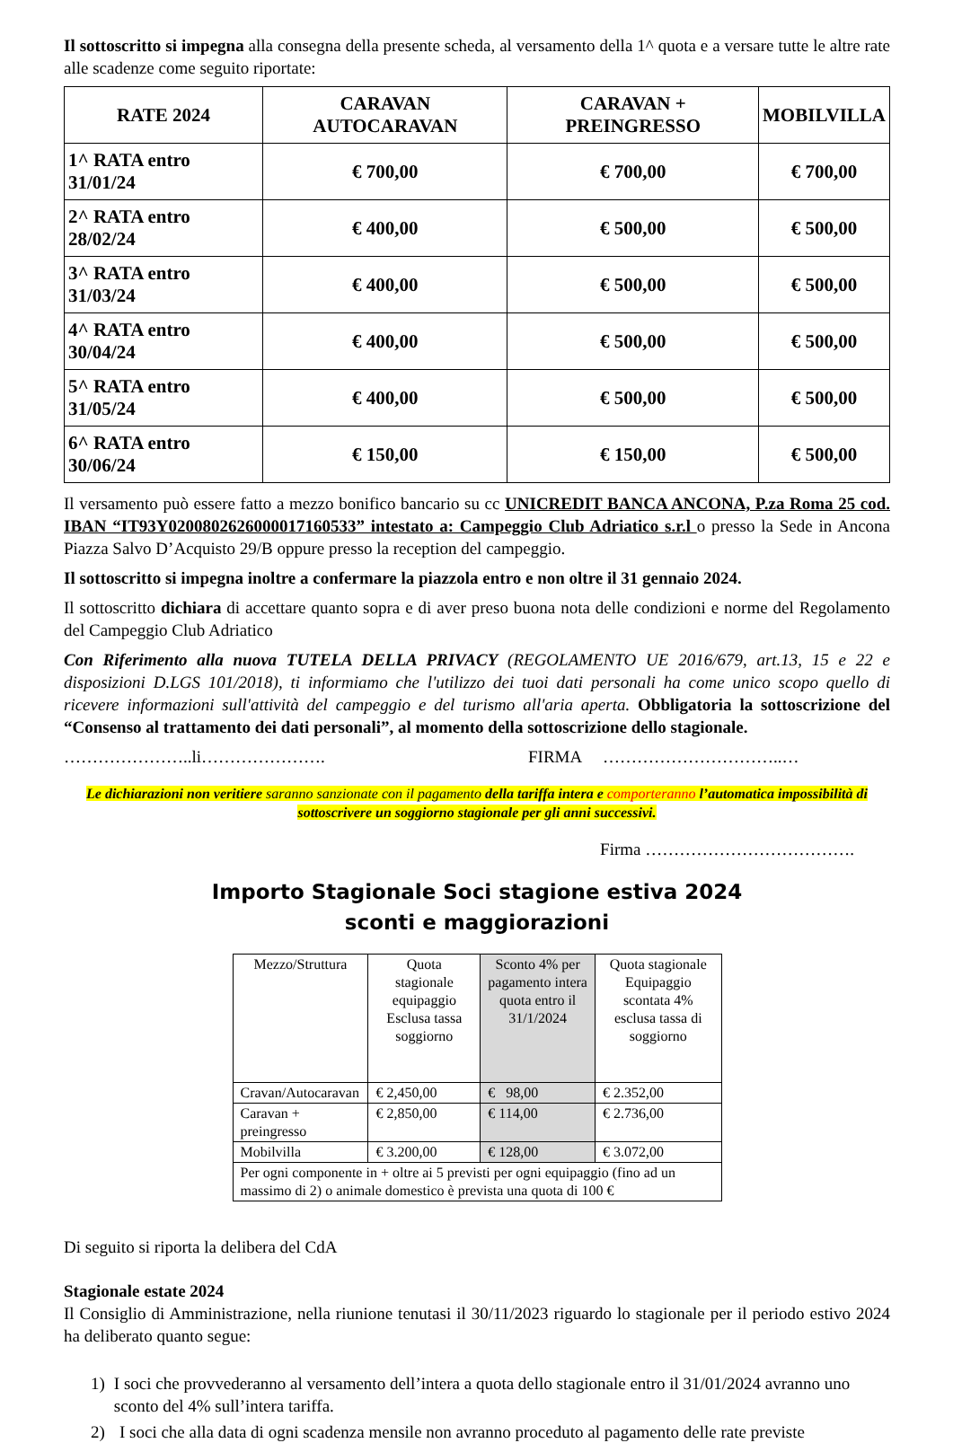Il sottoscritto si impegna alla consegna della presente scheda, al versamento della 1^ quota e a versare tutte le altre rate alle scadenze come seguito riportate:
| RATE 2024 | CARAVAN AUTOCARAVAN | CARAVAN + PREINGRESSO | MOBILVILLA |
| --- | --- | --- | --- |
| 1^ RATA entro 31/01/24 | € 700,00 | € 700,00 | € 700,00 |
| 2^ RATA entro 28/02/24 | € 400,00 | € 500,00 | € 500,00 |
| 3^ RATA entro 31/03/24 | € 400,00 | € 500,00 | € 500,00 |
| 4^ RATA entro 30/04/24 | € 400,00 | € 500,00 | € 500,00 |
| 5^ RATA entro 31/05/24 | € 400,00 | € 500,00 | € 500,00 |
| 6^ RATA entro 30/06/24 | € 150,00 | € 150,00 | € 500,00 |
Il versamento può essere fatto a mezzo bonifico bancario su cc UNICREDIT BANCA ANCONA, P.za Roma 25 cod. IBAN “IT93Y0200802626000017160533” intestato a: Campeggio Club Adriatico s.r.l o presso la Sede in Ancona Piazza Salvo D’Acquisto 29/B oppure presso la reception del campeggio.
Il sottoscritto si impegna inoltre a confermare la piazzola entro e non oltre il 31 gennaio 2024.
Il sottoscritto dichiara di accettare quanto sopra e di aver preso buona nota delle condizioni e norme del Regolamento del Campeggio Club Adriatico
Con Riferimento alla nuova TUTELA DELLA PRIVACY (REGOLAMENTO UE 2016/679, art.13, 15 e 22 e disposizioni D.LGS 101/2018), ti informiamo che l'utilizzo dei tuoi dati personali ha come unico scopo quello di ricevere informazioni sull'attività del campeggio e del turismo all'aria aperta. Obbligatoria la sottoscrizione del “Consenso al trattamento dei dati personali”, al momento della sottoscrizione dello stagionale.
…………………..li…………………. FIRMA …………………………..…
Le dichiarazioni non veritiere saranno sanzionate con il pagamento della tariffa intera e comporteranno l’automatica impossibilità di sottoscrivere un soggiorno stagionale per gli anni successivi.
Firma ……………………………….
Importo Stagionale Soci stagione estiva 2024
sconti e maggiorazioni
| Mezzo/Struttura | Quota stagionale equipaggio Esclusa tassa soggiorno | Sconto 4% per pagamento intera quota entro il 31/1/2024 | Quota stagionale Equipaggio scontata 4% esclusa tassa di soggiorno |
| --- | --- | --- | --- |
| Cravan/Autocaravan | € 2,450,00 | € 98,00 | € 2.352,00 |
| Caravan + preingresso | € 2,850,00 | € 114,00 | € 2.736,00 |
| Mobilvilla | € 3.200,00 | € 128,00 | € 3.072,00 |
| Per ogni componente in + oltre ai 5 previsti per ogni equipaggio (fino ad un massimo di 2) o animale domestico è prevista una quota di 100 € | | | |
Di seguito si riporta la delibera del CdA
Stagionale estate 2024
Il Consiglio di Amministrazione, nella riunione tenutasi il 30/11/2023 riguardo lo stagionale per il periodo estivo 2024 ha deliberato quanto segue:
1) I soci che provvederanno al versamento dell’intera a quota dello stagionale entro il 31/01/2024 avranno uno sconto del 4% sull’intera tariffa.
2) I soci che alla data di ogni scadenza mensile non avranno proceduto al pagamento delle rate previste